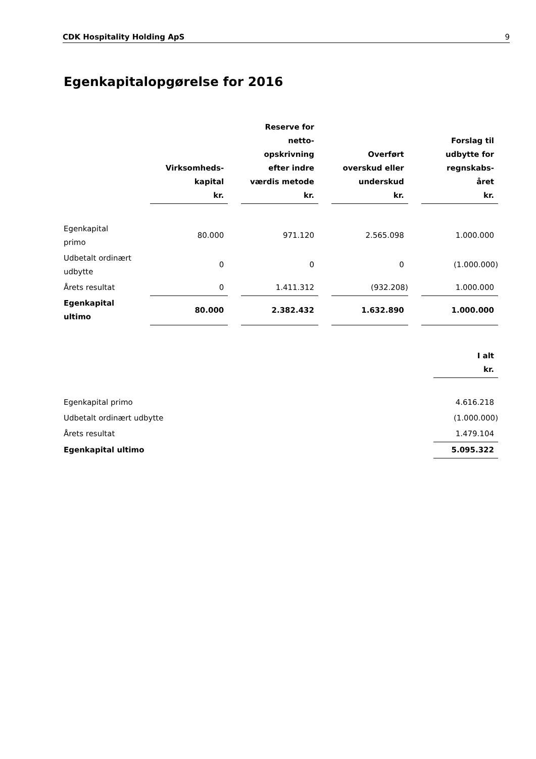CDK Hospitality Holding ApS 9
Egenkapitalopgørelse for 2016
| | Virksomheds- kapital kr. | | Reserve for netto- opskrivning efter indre værdis metode kr. | | Overført overskud eller underskud kr. | | Forslag til udbytte for regnskabs- året kr. |
| Egenkapital primo | 80.000 | | 971.120 | | 2.565.098 | | 1.000.000 |
| Udbetalt ordinært udbytte | 0 | | 0 | | 0 | | (1.000.000) |
| Årets resultat | 0 | | 1.411.312 | | (932.208) | | 1.000.000 |
| Egenkapital ultimo | 80.000 | | 2.382.432 | | 1.632.890 | | 1.000.000 |
| | I alt kr. |
| --- | --- |
| Egenkapital primo | 4.616.218 |
| Udbetalt ordinært udbytte | (1.000.000) |
| Årets resultat | 1.479.104 |
| Egenkapital ultimo | 5.095.322 |